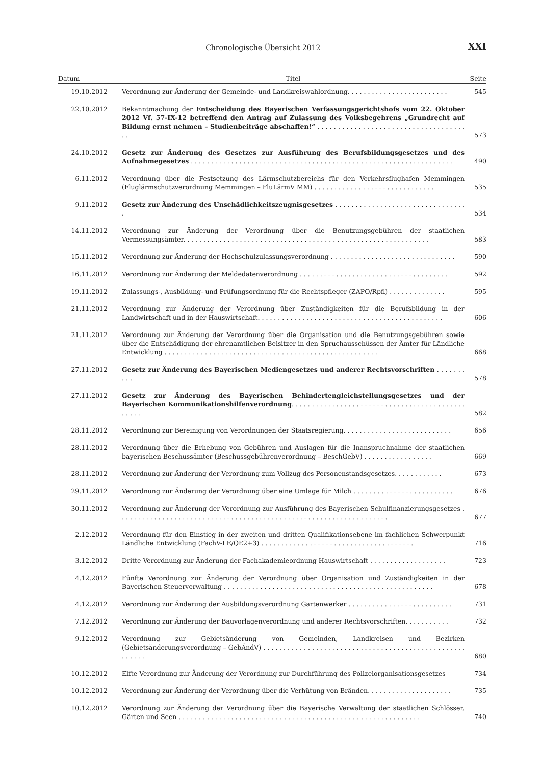Chronologische Übersicht 2012 XXI
| Datum | Titel | Seite |
| --- | --- | --- |
| 19.10.2012 | Verordnung zur Änderung der Gemeinde- und Landkreiswahlordnung. . . . . . . . . . . . . . . . . . . . . . . . . | 545 |
| 22.10.2012 | Bekanntmachung der Entscheidung des Bayerischen Verfassungsgerichtshofs vom 22. Oktober 2012 Vf. 57-IX-12 betreffend den Antrag auf Zulassung des Volksbegehrens „Grundrecht auf Bildung ernst nehmen – Studienbeiträge abschaffen!“ . . . . . . . . . . . . . . . . . . . . . . . . . . . . . . . . . . . . . . | 573 |
| 24.10.2012 | Gesetz zur Änderung des Gesetzes zur Ausführung des Berufsbildungsgesetzes und des Aufnahmegesetzes . . . . . . . . . . . . . . . . . . . . . . . . . . . . . . . . . . . . . . . . . . . . . . . . . . . . . . . . . . . . . . . . . | 490 |
| 6.11.2012 | Verordnung über die Festsetzung des Lärmschutzbereichs für den Verkehrsflughafen Memmingen (Fluglärmschutzverordnung Memmingen – FluLärmV MM) . . . . . . . . . . . . . . . . . . . . . . . . . . . . . . | 535 |
| 9.11.2012 | Gesetz zur Änderung des Unschädlichkeitszeugnisgesetzes . . . . . . . . . . . . . . . . . . . . . . . . . . . . . . . . . | 534 |
| 14.11.2012 | Verordnung zur Änderung der Verordnung über die Benutzungsgebühren der staatlichen Vermessungsämter. . . . . . . . . . . . . . . . . . . . . . . . . . . . . . . . . . . . . . . . . . . . . . . . . . . . . . . . . . . . . | 583 |
| 15.11.2012 | Verordnung zur Änderung der Hochschulzulassungsverordnung . . . . . . . . . . . . . . . . . . . . . . . . . . . . . . . | 590 |
| 16.11.2012 | Verordnung zur Änderung der Meldedatenverordnung . . . . . . . . . . . . . . . . . . . . . . . . . . . . . . . . . . . . . | 592 |
| 19.11.2012 | Zulassungs-, Ausbildung- und Prüfungsordnung für die Rechtspfleger (ZAPO/Rpfl) . . . . . . . . . . . . . . | 595 |
| 21.11.2012 | Verordnung zur Änderung der Verordnung über Zuständigkeiten für die Berufsbildung in der Landwirtschaft und in der Hauswirtschaft. . . . . . . . . . . . . . . . . . . . . . . . . . . . . . . . . . . . . . . . . . . . . . | 606 |
| 21.11.2012 | Verordnung zur Änderung der Verordnung über die Organisation und die Benutzungsgebühren sowie über die Entschädigung der ehrenamtlichen Beisitzer in den Spruchausschüssen der Ämter für Ländliche Entwicklung . . . . . . . . . . . . . . . . . . . . . . . . . . . . . . . . . . . . . . . . . . . . . . . . . . . . . | 668 |
| 27.11.2012 | Gesetz zur Änderung des Bayerischen Mediengesetzes und anderer Rechtsvorschriften . . . . . . . . . . | 578 |
| 27.11.2012 | Gesetz zur Änderung des Bayerischen Behindertengleichstellungsgesetzes und der Bayerischen Kommunikationshilfenverordnung . . . . . . . . . . . . . . . . . . . . . . . . . . . . . . . . . . . . . . . . . . . . . . . . | 582 |
| 28.11.2012 | Verordnung zur Bereinigung von Verordnungen der Staatsregierung. . . . . . . . . . . . . . . . . . . . . . . . . . . | 656 |
| 28.11.2012 | Verordnung über die Erhebung von Gebühren und Auslagen für die Inanspruchnahme der staatlichen bayerischen Beschussämter (Beschussgebührenverordnung – BeschGebV) . . . . . . . . . . . . . . . . . | 669 |
| 28.11.2012 | Verordnung zur Änderung der Verordnung zum Vollzug des Personenstandsgesetzes. . . . . . . . . . . . | 673 |
| 29.11.2012 | Verordnung zur Änderung der Verordnung über eine Umlage für Milch . . . . . . . . . . . . . . . . . . . . . . . . . | 676 |
| 30.11.2012 | Verordnung zur Änderung der Verordnung zur Ausführung des Bayerischen Schulfinanzierungsgesetzes . . . . . . . . . . . . . . . . . . . . . . . . . . . . . . . . . . . . . . . . . . . . . . . . . . . . . . . . . . . . . . . . . . . | 677 |
| 2.12.2012 | Verordnung für den Einstieg in der zweiten und dritten Qualifikationsebene im fachlichen Schwerpunkt Ländliche Entwicklung (FachV-LE/QE2+3) . . . . . . . . . . . . . . . . . . . . . . . . . . . . . . . . . . . . . . | 716 |
| 3.12.2012 | Dritte Verordnung zur Änderung der Fachakademieordnung Hauswirtschaft . . . . . . . . . . . . . . . . . . . | 723 |
| 4.12.2012 | Fünfte Verordnung zur Änderung der Verordnung über Organisation und Zuständigkeiten in der Bayerischen Steuerverwaltung . . . . . . . . . . . . . . . . . . . . . . . . . . . . . . . . . . . . . . . . . . . . . . . . . . . . | 678 |
| 4.12.2012 | Verordnung zur Änderung der Ausbildungsverordnung Gartenwerker . . . . . . . . . . . . . . . . . . . . . . . . . . | 731 |
| 7.12.2012 | Verordnung zur Änderung der Bauvorlagenverordnung und anderer Rechtsvorschriften. . . . . . . . . . . | 732 |
| 9.12.2012 | Verordnung zur Gebietsänderung von Gemeinden, Landkreisen und Bezirken (Gebietsänderungsverordnung – GebÄndV) . . . . . . . . . . . . . . . . . . . . . . . . . . . . . . . . . . . . . . . . . . . . . . . . . . . . . . . . | 680 |
| 10.12.2012 | Elfte Verordnung zur Änderung der Verordnung zur Durchführung des Polizeiorganisationsgesetzes | 734 |
| 10.12.2012 | Verordnung zur Änderung der Verordnung über die Verhütung von Bränden. . . . . . . . . . . . . . . . . . . . . | 735 |
| 10.12.2012 | Verordnung zur Änderung der Verordnung über die Bayerische Verwaltung der staatlichen Schlösser, Gärten und Seen . . . . . . . . . . . . . . . . . . . . . . . . . . . . . . . . . . . . . . . . . . . . . . . . . . . . . . . . . . . . | 740 |